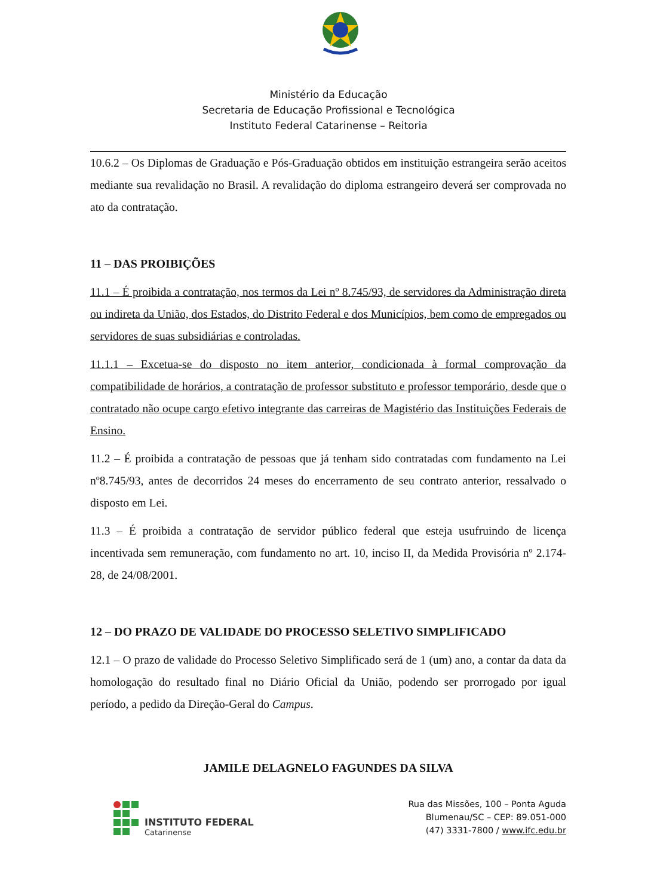Ministério da Educação
Secretaria de Educação Profissional e Tecnológica
Instituto Federal Catarinense – Reitoria
10.6.2 – Os Diplomas de Graduação e Pós-Graduação obtidos em instituição estrangeira serão aceitos mediante sua revalidação no Brasil. A revalidação do diploma estrangeiro deverá ser comprovada no ato da contratação.
11 – DAS PROIBIÇÕES
11.1 – É proibida a contratação, nos termos da Lei nº 8.745/93, de servidores da Administração direta ou indireta da União, dos Estados, do Distrito Federal e dos Municípios, bem como de empregados ou servidores de suas subsidiárias e controladas.
11.1.1 – Excetua-se do disposto no item anterior, condicionada à formal comprovação da compatibilidade de horários, a contratação de professor substituto e professor temporário, desde que o contratado não ocupe cargo efetivo integrante das carreiras de Magistério das Instituições Federais de Ensino.
11.2 – É proibida a contratação de pessoas que já tenham sido contratadas com fundamento na Lei nº8.745/93, antes de decorridos 24 meses do encerramento de seu contrato anterior, ressalvado o disposto em Lei.
11.3 – É proibida a contratação de servidor público federal que esteja usufruindo de licença incentivada sem remuneração, com fundamento no art. 10, inciso II, da Medida Provisória nº 2.174-28, de 24/08/2001.
12 – DO PRAZO DE VALIDADE DO PROCESSO SELETIVO SIMPLIFICADO
12.1 – O prazo de validade do Processo Seletivo Simplificado será de 1 (um) ano, a contar da data da homologação do resultado final no Diário Oficial da União, podendo ser prorrogado por igual período, a pedido da Direção-Geral do Campus.
JAMILE DELAGNELO FAGUNDES DA SILVA
INSTITUTO FEDERAL
Catarinense
Rua das Missões, 100 – Ponta Aguda
Blumenau/SC – CEP: 89.051-000
(47) 3331-7800 / www.ifc.edu.br